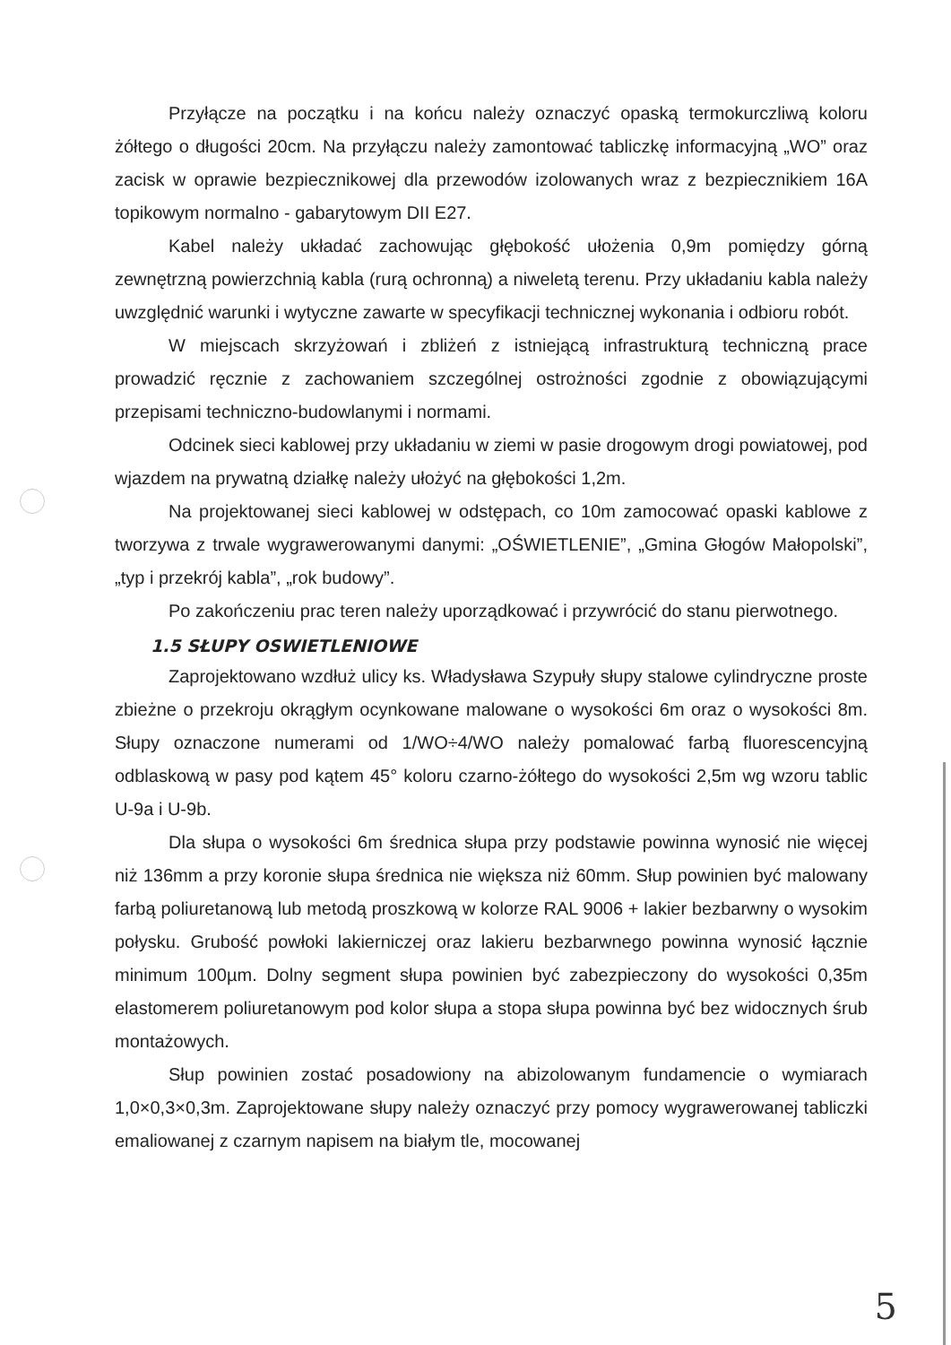Przyłącze na początku i na końcu należy oznaczyć opaską termokurczliwą koloru żółtego o długości 20cm. Na przyłączu należy zamontować tabliczkę informacyjną „WO” oraz zacisk w oprawie bezpiecznikowej dla przewodów izolowanych wraz z bezpiecznikiem 16A topikowym normalno - gabarytowym DII E27.
Kabel należy układać zachowując głębokość ułożenia 0,9m pomiędzy górną zewnętrzną powierzchnią kabla (rurą ochronną) a niweletą terenu. Przy układaniu kabla należy uwzględnić warunki i wytyczne zawarte w specyfikacji technicznej wykonania i odbioru robót.
W miejscach skrzyżowań i zbliżeń z istniejącą infrastrukturą techniczną prace prowadzić ręcznie z zachowaniem szczególnej ostrożności zgodnie z obowiązującymi przepisami techniczno-budowlanymi i normami.
Odcinek sieci kablowej przy układaniu w ziemi w pasie drogowym drogi powiatowej, pod wjazdem na prywatną działkę należy ułożyć na głębokości 1,2m.
Na projektowanej sieci kablowej w odstępach, co 10m zamocować opaski kablowe z tworzywa z trwale wygrawerowanymi danymi: „OŚWIETLENIE”, „Gmina Głogów Małopolski”, „typ i przekrój kabla”, „rok budowy”.
Po zakończeniu prac teren należy uporządkować i przywrócić do stanu pierwotnego.
1.5 SŁUPY OSWIETLENIOWE
Zaprojektowano wzdłuż ulicy ks. Władysława Szypuły słupy stalowe cylindryczne proste zbieżne o przekroju okrągłym ocynkowane malowane o wysokości 6m oraz o wysokości 8m. Słupy oznaczone numerami od 1/WO÷4/WO należy pomalować farbą fluorescencyjną odblaskową w pasy pod kątem 45° koloru czarno-żółtego do wysokości 2,5m wg wzoru tablic U-9a i U-9b.
Dla słupa o wysokości 6m średnica słupa przy podstawie powinna wynosić nie więcej niż 136mm a przy koronie słupa średnica nie większa niż 60mm. Słup powinien być malowany farbą poliuretanową lub metodą proszkową w kolorze RAL 9006 + lakier bezbarwny o wysokim połysku. Grubość powłoki lakierniczej oraz lakieru bezbarwnego powinna wynosić łącznie minimum 100µm. Dolny segment słupa powinien być zabezpieczony do wysokości 0,35m elastomerem poliuretanowym pod kolor słupa a stopa słupa powinna być bez widocznych śrub montażowych.
Słup powinien zostać posadowiony na abizolowanym fundamencie o wymiarach 1,0×0,3×0,3m. Zaprojektowane słupy należy oznaczyć przy pomocy wygrawerowanej tabliczki emaliowanej z czarnym napisem na białym tle, mocowanej
5